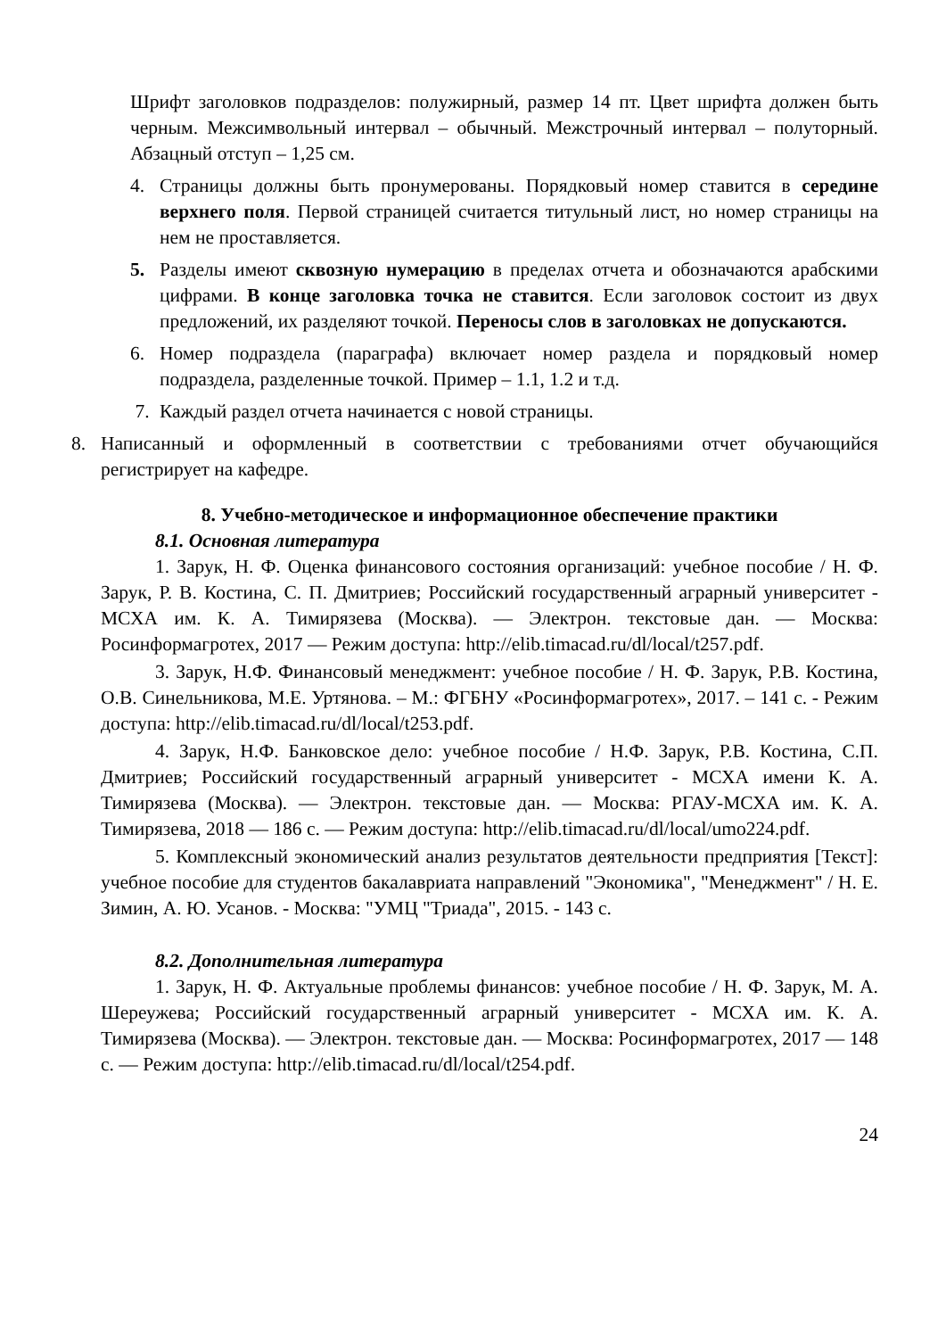Шрифт заголовков подразделов: полужирный, размер 14 пт. Цвет шрифта должен быть черным. Межсимвольный интервал – обычный. Межстрочный интервал – полуторный. Абзацный отступ – 1,25 см.
4. Страницы должны быть пронумерованы. Порядковый номер ставится в середине верхнего поля. Первой страницей считается титульный лист, но номер страницы на нем не проставляется.
5. Разделы имеют сквозную нумерацию в пределах отчета и обозначаются арабскими цифрами. В конце заголовка точка не ставится. Если заголовок состоит из двух предложений, их разделяют точкой. Переносы слов в заголовках не допускаются.
6. Номер подраздела (параграфа) включает номер раздела и порядковый номер подраздела, разделенные точкой. Пример – 1.1, 1.2 и т.д.
7. Каждый раздел отчета начинается с новой страницы.
8. Написанный и оформленный в соответствии с требованиями отчет обучающийся регистрирует на кафедре.
8. Учебно-методическое и информационное обеспечение практики
8.1. Основная литература
1. Зарук, Н. Ф. Оценка финансового состояния организаций: учебное пособие / Н. Ф. Зарук, Р. В. Костина, С. П. Дмитриев; Российский государственный аграрный университет - МСХА им. К. А. Тимирязева (Москва). — Электрон. текстовые дан. — Москва: Росинформагротех, 2017 — Режим доступа: http://elib.timacad.ru/dl/local/t257.pdf.
3. Зарук, Н.Ф. Финансовый менеджмент: учебное пособие / Н. Ф. Зарук, Р.В. Костина, О.В. Синельникова, М.Е. Уртянова. – М.: ФГБНУ «Росинформагротех», 2017. – 141 с. - Режим доступа: http://elib.timacad.ru/dl/local/t253.pdf.
4. Зарук, Н.Ф. Банковское дело: учебное пособие / Н.Ф. Зарук, Р.В. Костина, С.П. Дмитриев; Российский государственный аграрный университет - МСХА имени К. А. Тимирязева (Москва). — Электрон. текстовые дан. — Москва: РГАУ-МСХА им. К. А. Тимирязева, 2018 — 186 с. — Режим доступа: http://elib.timacad.ru/dl/local/umo224.pdf.
5. Комплексный экономический анализ результатов деятельности предприятия [Текст]: учебное пособие для студентов бакалавриата направлений "Экономика", "Менеджмент" / Н. Е. Зимин, А. Ю. Усанов. - Москва: "УМЦ "Триада", 2015. - 143 с.
8.2. Дополнительная литература
1. Зарук, Н. Ф. Актуальные проблемы финансов: учебное пособие / Н. Ф. Зарук, М. А. Шереужева; Российский государственный аграрный университет - МСХА им. К. А. Тимирязева (Москва). — Электрон. текстовые дан. — Москва: Росинформагротех, 2017 — 148 с. — Режим доступа: http://elib.timacad.ru/dl/local/t254.pdf.
24